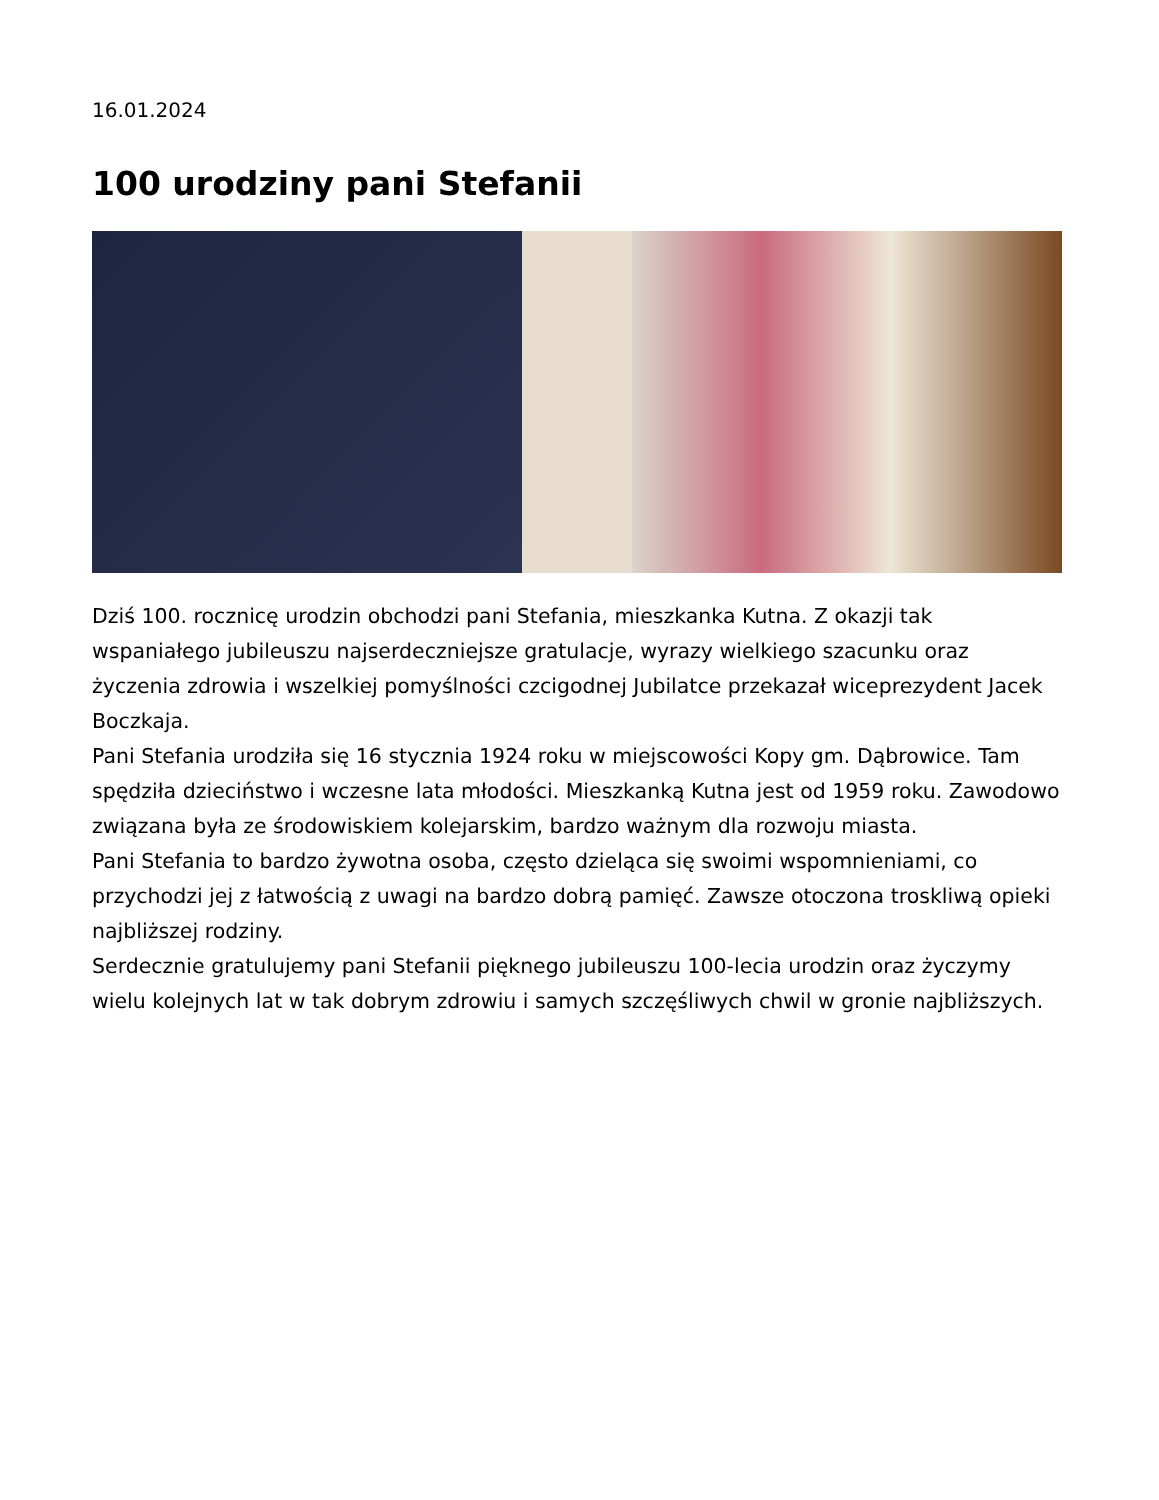16.01.2024
100 urodziny pani Stefanii
Dziś 100. rocznicę urodzin obchodzi pani Stefania, mieszkanka Kutna. Z okazji tak wspaniałego jubileuszu najserdeczniejsze gratulacje, wyrazy wielkiego szacunku oraz życzenia zdrowia i wszelkiej pomyślności czcigodnej Jubilatce przekazał wiceprezydent Jacek Boczkaja.
Pani Stefania urodziła się 16 stycznia 1924 roku w miejscowości Kopy gm. Dąbrowice. Tam spędziła dzieciństwo i wczesne lata młodości. Mieszkanką Kutna jest od 1959 roku. Zawodowo związana była ze środowiskiem kolejarskim, bardzo ważnym dla rozwoju miasta.
Pani Stefania to bardzo żywotna osoba, często dzieląca się swoimi wspomnieniami, co przychodzi jej z łatwością z uwagi na bardzo dobrą pamięć. Zawsze otoczona troskliwą opieki najbliższej rodziny.
Serdecznie gratulujemy pani Stefanii pięknego jubileuszu 100-lecia urodzin oraz życzymy wielu kolejnych lat w tak dobrym zdrowiu i samych szczęśliwych chwil w gronie najbliższych.